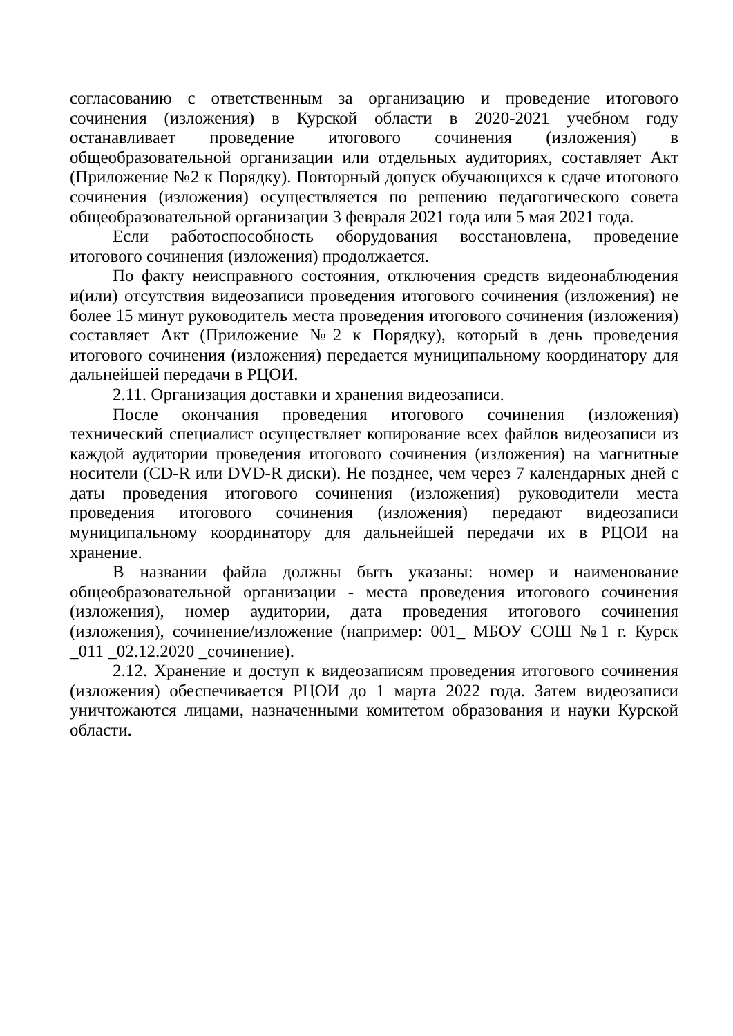согласованию с ответственным за организацию и проведение итогового сочинения (изложения) в Курской области в 2020-2021 учебном году останавливает проведение итогового сочинения (изложения) в общеобразовательной организации или отдельных аудиториях, составляет Акт (Приложение №2 к Порядку). Повторный допуск обучающихся к сдаче итогового сочинения (изложения) осуществляется по решению педагогического совета общеобразовательной организации 3 февраля 2021 года или 5 мая 2021 года.
Если работоспособность оборудования восстановлена, проведение итогового сочинения (изложения) продолжается.
По факту неисправного состояния, отключения средств видеонаблюдения и(или) отсутствия видеозаписи проведения итогового сочинения (изложения) не более 15 минут руководитель места проведения итогового сочинения (изложения) составляет Акт (Приложение №2 к Порядку), который в день проведения итогового сочинения (изложения) передается муниципальному координатору для дальнейшей передачи в РЦОИ.
2.11. Организация доставки и хранения видеозаписи.
После окончания проведения итогового сочинения (изложения) технический специалист осуществляет копирование всех файлов видеозаписи из каждой аудитории проведения итогового сочинения (изложения) на магнитные носители (CD-R или DVD-R диски). Не позднее, чем через 7 календарных дней с даты проведения итогового сочинения (изложения) руководители места проведения итогового сочинения (изложения) передают видеозаписи муниципальному координатору для дальнейшей передачи их в РЦОИ на хранение.
В названии файла должны быть указаны: номер и наименование общеобразовательной организации - места проведения итогового сочинения (изложения), номер аудитории, дата проведения итогового сочинения (изложения), сочинение/изложение (например: 001_ МБОУ СОШ №1 г. Курск _011 _02.12.2020 _сочинение).
2.12. Хранение и доступ к видеозаписям проведения итогового сочинения (изложения) обеспечивается РЦОИ до 1 марта 2022 года. Затем видеозаписи уничтожаются лицами, назначенными комитетом образования и науки Курской области.